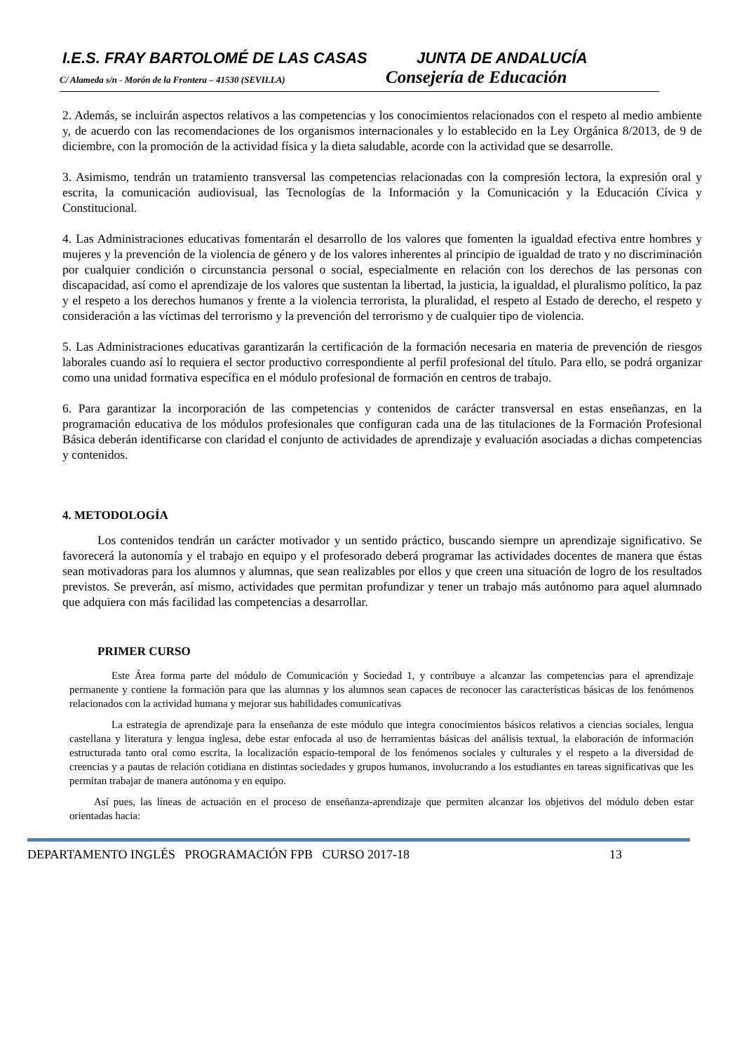I.E.S. FRAY BARTOLOMÉ DE LAS CASAS JUNTA DE ANDALUCÍA
C/ Alameda s/n - Morón de la Frontera – 41530 (SEVILLA) Consejería de Educación
2. Además, se incluirán aspectos relativos a las competencias y los conocimientos relacionados con el respeto al medio ambiente y, de acuerdo con las recomendaciones de los organismos internacionales y lo establecido en la Ley Orgánica 8/2013, de 9 de diciembre, con la promoción de la actividad física y la dieta saludable, acorde con la actividad que se desarrolle.
3. Asimismo, tendrán un tratamiento transversal las competencias relacionadas con la compresión lectora, la expresión oral y escrita, la comunicación audiovisual, las Tecnologías de la Información y la Comunicación y la Educación Cívica y Constitucional.
4. Las Administraciones educativas fomentarán el desarrollo de los valores que fomenten la igualdad efectiva entre hombres y mujeres y la prevención de la violencia de género y de los valores inherentes al principio de igualdad de trato y no discriminación por cualquier condición o circunstancia personal o social, especialmente en relación con los derechos de las personas con discapacidad, así como el aprendizaje de los valores que sustentan la libertad, la justicia, la igualdad, el pluralismo político, la paz y el respeto a los derechos humanos y frente a la violencia terrorista, la pluralidad, el respeto al Estado de derecho, el respeto y consideración a las víctimas del terrorismo y la prevención del terrorismo y de cualquier tipo de violencia.
5. Las Administraciones educativas garantizarán la certificación de la formación necesaria en materia de prevención de riesgos laborales cuando así lo requiera el sector productivo correspondiente al perfil profesional del título. Para ello, se podrá organizar como una unidad formativa específica en el módulo profesional de formación en centros de trabajo.
6. Para garantizar la incorporación de las competencias y contenidos de carácter transversal en estas enseñanzas, en la programación educativa de los módulos profesionales que configuran cada una de las titulaciones de la Formación Profesional Básica deberán identificarse con claridad el conjunto de actividades de aprendizaje y evaluación asociadas a dichas competencias y contenidos.
4. METODOLOGÍA
Los contenidos tendrán un carácter motivador y un sentido práctico, buscando siempre un aprendizaje significativo. Se favorecerá la autonomía y el trabajo en equipo y el profesorado deberá programar las actividades docentes de manera que éstas sean motivadoras para los alumnos y alumnas, que sean realizables por ellos y que creen una situación de logro de los resultados previstos. Se preverán, así mismo, actividades que permitan profundizar y tener un trabajo más autónomo para aquel alumnado que adquiera con más facilidad las competencias a desarrollar.
PRIMER CURSO
Este Área forma parte del módulo de Comunicación y Sociedad 1, y contribuye a alcanzar las competencias para el aprendizaje permanente y contiene la formación para que las alumnas y los alumnos sean capaces de reconocer las características básicas de los fenómenos relacionados con la actividad humana y mejorar sus habilidades comunicativas
La estrategia de aprendizaje para la enseñanza de este módulo que integra conocimientos básicos relativos a ciencias sociales, lengua castellana y literatura y lengua inglesa, debe estar enfocada al uso de herramientas básicas del análisis textual, la elaboración de información estructurada tanto oral como escrita, la localización espacio-temporal de los fenómenos sociales y culturales y el respeto a la diversidad de creencias y a pautas de relación cotidiana en distintas sociedades y grupos humanos, involucrando a los estudiantes en tareas significativas que les permitan trabajar de manera autónoma y en equipo.
Así pues, las líneas de actuación en el proceso de enseñanza-aprendizaje que permiten alcanzar los objetivos del módulo deben estar orientadas hacia:
DEPARTAMENTO INGLÉS PROGRAMACIÓN FPB CURSO 2017-18 13